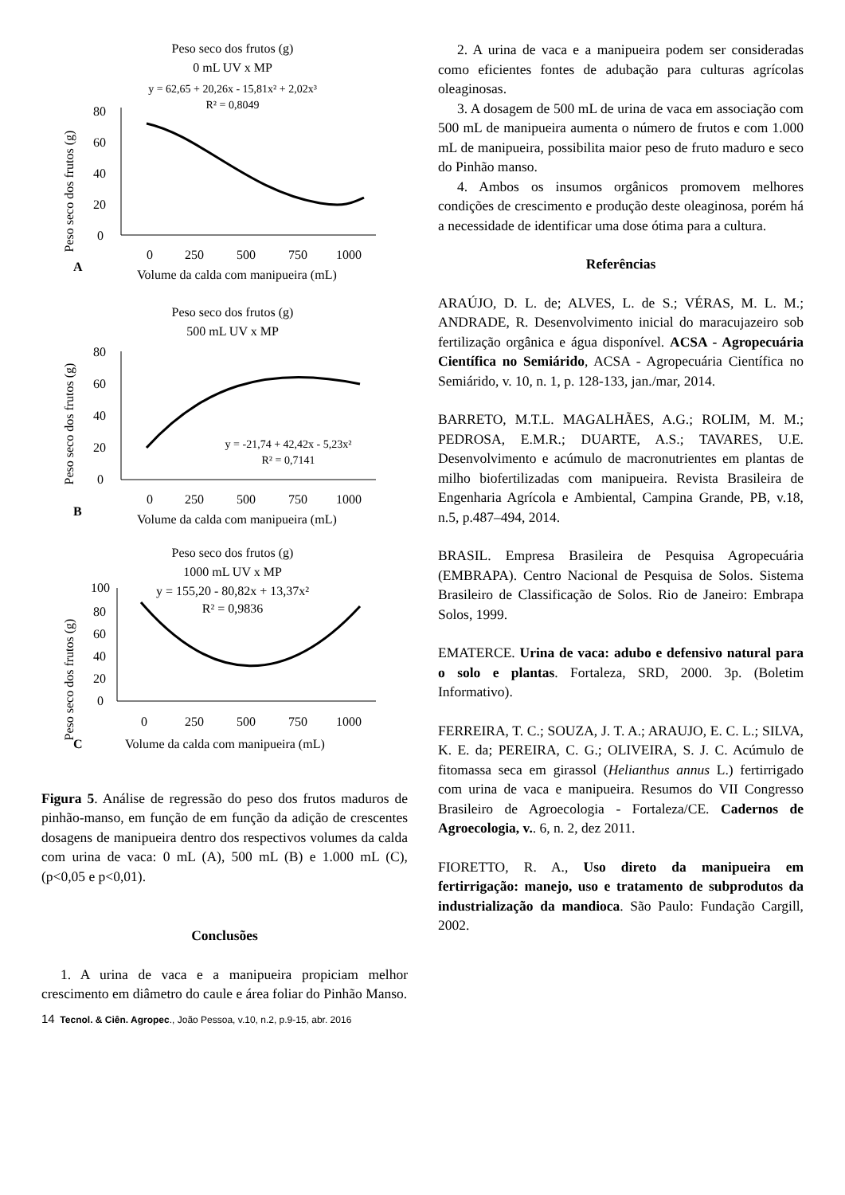Peso seco dos frutos (g)
0 mL UV x MP
y = 62,65 + 20,26x - 15,81x² + 2,02x³
R² = 0,8049
Peso seco dos frutos (g)
80
60
40
20
0
0
250
500
750
1000
A
Volume da calda com manipueira (mL)
Peso seco dos frutos (g)
500 mL UV x MP
Peso seco dos frutos (g)
80
60
40
20
0
y = -21,74 + 42,42x - 5,23x²
R² = 0,7141
0
250
500
750
1000
B
Volume da calda com manipueira (mL)
Peso seco dos frutos (g)
1000 mL UV x MP
y = 155,20 - 80,82x + 13,37x²
R² = 0,9836
Peso seco dos frutos (g)
100
80
60
40
20
0
0
250
500
750
1000
C
Volume da calda com manipueira (mL)
Figura 5. Análise de regressão do peso dos frutos maduros de pinhão-manso, em função de em função da adição de crescentes dosagens de manipueira dentro dos respectivos volumes da calda com urina de vaca: 0 mL (A), 500 mL (B) e 1.000 mL (C), (p<0,05 e p<0,01).
Conclusões
1. A urina de vaca e a manipueira propiciam melhor crescimento em diâmetro do caule e área foliar do Pinhão Manso.
2. A urina de vaca e a manipueira podem ser consideradas como eficientes fontes de adubação para culturas agrícolas oleaginosas.
3. A dosagem de 500 mL de urina de vaca em associação com 500 mL de manipueira aumenta o número de frutos e com 1.000 mL de manipueira, possibilita maior peso de fruto maduro e seco do Pinhão manso.
4. Ambos os insumos orgânicos promovem melhores condições de crescimento e produção deste oleaginosa, porém há a necessidade de identificar uma dose ótima para a cultura.
Referências
ARAÚJO, D. L. de; ALVES, L. de S.; VÉRAS, M. L. M.; ANDRADE, R. Desenvolvimento inicial do maracujazeiro sob fertilização orgânica e água disponível. ACSA - Agropecuária Científica no Semiárido, ACSA - Agropecuária Científica no Semiárido, v. 10, n. 1, p. 128-133, jan./mar, 2014.
BARRETO, M.T.L. MAGALHÃES, A.G.; ROLIM, M. M.; PEDROSA, E.M.R.; DUARTE, A.S.; TAVARES, U.E. Desenvolvimento e acúmulo de macronutrientes em plantas de milho biofertilizadas com manipueira. Revista Brasileira de Engenharia Agrícola e Ambiental, Campina Grande, PB, v.18, n.5, p.487–494, 2014.
BRASIL. Empresa Brasileira de Pesquisa Agropecuária (EMBRAPA). Centro Nacional de Pesquisa de Solos. Sistema Brasileiro de Classificação de Solos. Rio de Janeiro: Embrapa Solos, 1999.
EMATERCE. Urina de vaca: adubo e defensivo natural para o solo e plantas. Fortaleza, SRD, 2000. 3p. (Boletim Informativo).
FERREIRA, T. C.; SOUZA, J. T. A.; ARAUJO, E. C. L.; SILVA, K. E. da; PEREIRA, C. G.; OLIVEIRA, S. J. C. Acúmulo de fitomassa seca em girassol (Helianthus annus L.) fertirrigado com urina de vaca e manipueira. Resumos do VII Congresso Brasileiro de Agroecologia - Fortaleza/CE. Cadernos de Agroecologia, v.. 6, n. 2, dez 2011.
FIORETTO, R. A., Uso direto da manipueira em fertirrigação: manejo, uso e tratamento de subprodutos da industrialização da mandioca. São Paulo: Fundação Cargill, 2002.
14 Tecnol. & Ciên. Agropec., João Pessoa, v.10, n.2, p.9-15, abr. 2016